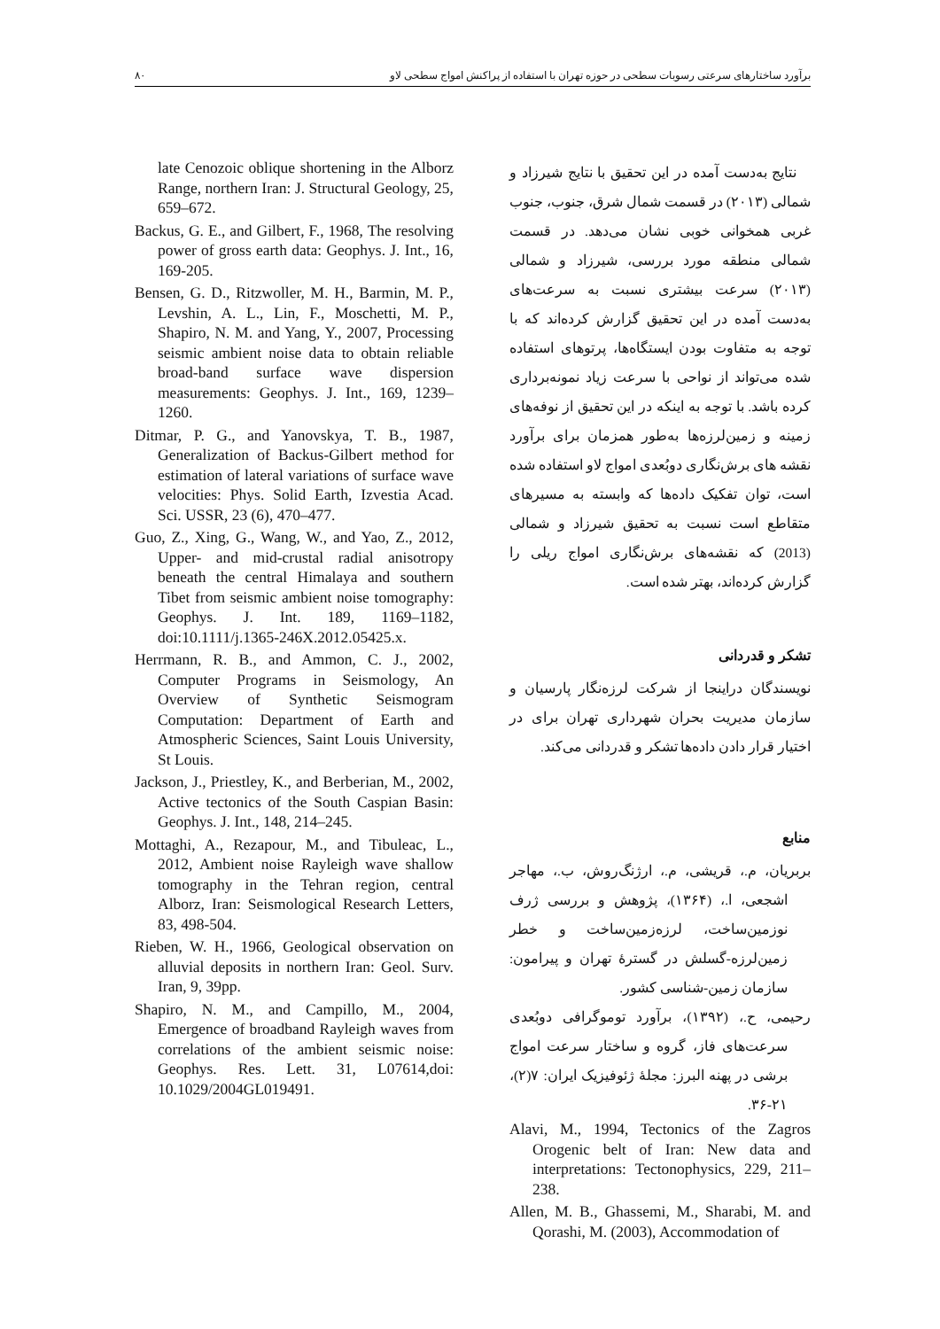برآورد ساختارهای سرعتی رسوبات سطحی در حوزه تهران با استفاده از پراکنش امواج سطحی لاو ۸۰
نتایج به‌دست آمده در این تحقیق با نتایج شیرزاد و شمالی (۲۰۱۳) در قسمت شمال شرق، جنوب، جنوب غربی همخوانی خوبی نشان می‌دهد. در قسمت شمالی منطقه مورد بررسی، شیرزاد و شمالی (۲۰۱۳) سرعت بیشتری نسبت به سرعت‌های به‌دست آمده در این تحقیق گزارش کرده‌اند که با توجه به متفاوت بودن ایستگاه‌ها، پرتوهای استفاده شده می‌تواند از نواحی با سرعت زیاد نمونه‌برداری کرده باشد. با توجه به اینکه در این تحقیق از نوفه‌های زمینه و زمین‌لرزه‌ها به‌طور همزمان برای برآورد نقشه های برش‌نگاری دوبُعدی امواج لاو استفاده شده است، توان تفکیک داده‌ها که وابسته به مسیرهای متقاطع است نسبت به تحقیق شیرزاد و شمالی (2013) که نقشه‌های برش‌نگاری امواج ریلی را گزارش کرده‌اند، بهتر شده است.
تشکر و قدردانی
نویسندگان دراینجا از شرکت لرزه‌نگار پارسیان و سازمان مدیریت بحران شهرداری تهران برای در اختیار قرار دادن داده‌ها تشکر و قدردانی می‌کند.
منابع
بربریان، م.، قریشی، م.، ارژنگ‌روش، ب.، مهاجر اشجعی، ا.، (۱۳۶۴)، پژوهش و بررسی ژرف نوزمین‌ساخت، لرزه‌زمین‌ساخت و خطر زمین‌لرزه-گسلش در گسترهٔ تهران و پیرامون: سازمان زمین-شناسی کشور.
رحیمی، ح.، (۱۳۹۲)، برآورد توموگرافی دوبُعدی سرعت‌های فاز، گروه و ساختار سرعت امواج برشی در پهنه البرز: مجلهٔ ژئوفیزیک ایران: ۷(۲)، ۲۱-۳۶.
Alavi, M., 1994, Tectonics of the Zagros Orogenic belt of Iran: New data and interpretations: Tectonophysics, 229, 211–238.
Allen, M. B., Ghassemi, M., Sharabi, M. and Qorashi, M. (2003), Accommodation of
late Cenozoic oblique shortening in the Alborz Range, northern Iran: J. Structural Geology, 25, 659–672.
Backus, G. E., and Gilbert, F., 1968, The resolving power of gross earth data: Geophys. J. Int., 16, 169-205.
Bensen, G. D., Ritzwoller, M. H., Barmin, M. P., Levshin, A. L., Lin, F., Moschetti, M. P., Shapiro, N. M. and Yang, Y., 2007, Processing seismic ambient noise data to obtain reliable broad-band surface wave dispersion measurements: Geophys. J. Int., 169, 1239–1260.
Ditmar, P. G., and Yanovskya, T. B., 1987, Generalization of Backus-Gilbert method for estimation of lateral variations of surface wave velocities: Phys. Solid Earth, Izvestia Acad. Sci. USSR, 23 (6), 470–477.
Guo, Z., Xing, G., Wang, W., and Yao, Z., 2012, Upper- and mid-crustal radial anisotropy beneath the central Himalaya and southern Tibet from seismic ambient noise tomography: Geophys. J. Int. 189, 1169–1182, doi:10.1111/j.1365-246X.2012.05425.x.
Herrmann, R. B., and Ammon, C. J., 2002, Computer Programs in Seismology, An Overview of Synthetic Seismogram Computation: Department of Earth and Atmospheric Sciences, Saint Louis University, St Louis.
Jackson, J., Priestley, K., and Berberian, M., 2002, Active tectonics of the South Caspian Basin: Geophys. J. Int., 148, 214–245.
Mottaghi, A., Rezapour, M., and Tibuleac, L., 2012, Ambient noise Rayleigh wave shallow tomography in the Tehran region, central Alborz, Iran: Seismological Research Letters, 83, 498-504.
Rieben, W. H., 1966, Geological observation on alluvial deposits in northern Iran: Geol. Surv. Iran, 9, 39pp.
Shapiro, N. M., and Campillo, M., 2004, Emergence of broadband Rayleigh waves from correlations of the ambient seismic noise: Geophys. Res. Lett. 31, L07614,doi: 10.1029/2004GL019491.